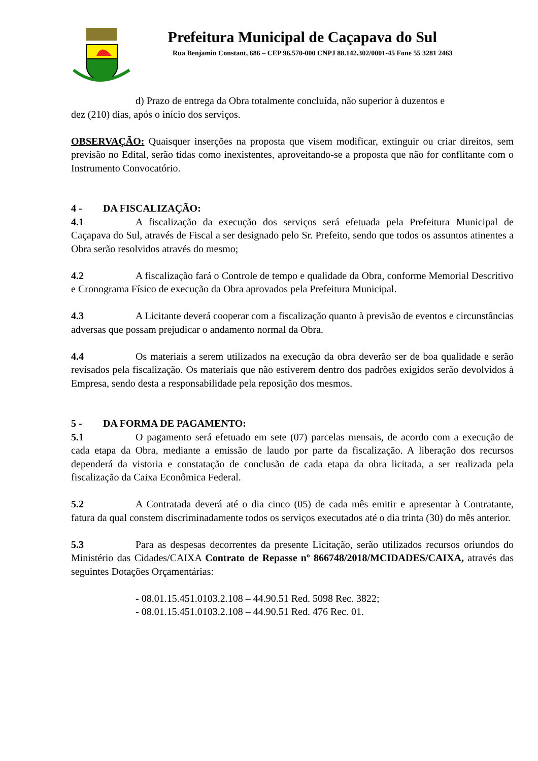Prefeitura Municipal de Caçapava do Sul
Rua Benjamin Constant, 686 – CEP 96.570-000 CNPJ 88.142.302/0001-45 Fone 55 3281 2463
d) Prazo de entrega da Obra totalmente concluída, não superior à duzentos e
dez (210) dias, após o início dos serviços.
OBSERVAÇÃO: Quaisquer inserções na proposta que visem modificar, extinguir ou criar direitos, sem previsão no Edital, serão tidas como inexistentes, aproveitando-se a proposta que não for conflitante com o Instrumento Convocatório.
4 - DA FISCALIZAÇÃO:
4.1 A fiscalização da execução dos serviços será efetuada pela Prefeitura Municipal de Caçapava do Sul, através de Fiscal a ser designado pelo Sr. Prefeito, sendo que todos os assuntos atinentes a Obra serão resolvidos através do mesmo;
4.2 A fiscalização fará o Controle de tempo e qualidade da Obra, conforme Memorial Descritivo e Cronograma Físico de execução da Obra aprovados pela Prefeitura Municipal.
4.3 A Licitante deverá cooperar com a fiscalização quanto à previsão de eventos e circunstâncias adversas que possam prejudicar o andamento normal da Obra.
4.4 Os materiais a serem utilizados na execução da obra deverão ser de boa qualidade e serão revisados pela fiscalização. Os materiais que não estiverem dentro dos padrões exigidos serão devolvidos à Empresa, sendo desta a responsabilidade pela reposição dos mesmos.
5 - DA FORMA DE PAGAMENTO:
5.1 O pagamento será efetuado em sete (07) parcelas mensais, de acordo com a execução de cada etapa da Obra, mediante a emissão de laudo por parte da fiscalização. A liberação dos recursos dependerá da vistoria e constatação de conclusão de cada etapa da obra licitada, a ser realizada pela fiscalização da Caixa Econômica Federal.
5.2 A Contratada deverá até o dia cinco (05) de cada mês emitir e apresentar à Contratante, fatura da qual constem discriminadamente todos os serviços executados até o dia trinta (30) do mês anterior.
5.3 Para as despesas decorrentes da presente Licitação, serão utilizados recursos oriundos do Ministério das Cidades/CAIXA Contrato de Repasse nº 866748/2018/MCIDADES/CAIXA, através das seguintes Dotações Orçamentárias:
- 08.01.15.451.0103.2.108 – 44.90.51 Red. 5098 Rec. 3822;
- 08.01.15.451.0103.2.108 – 44.90.51 Red. 476 Rec. 01.